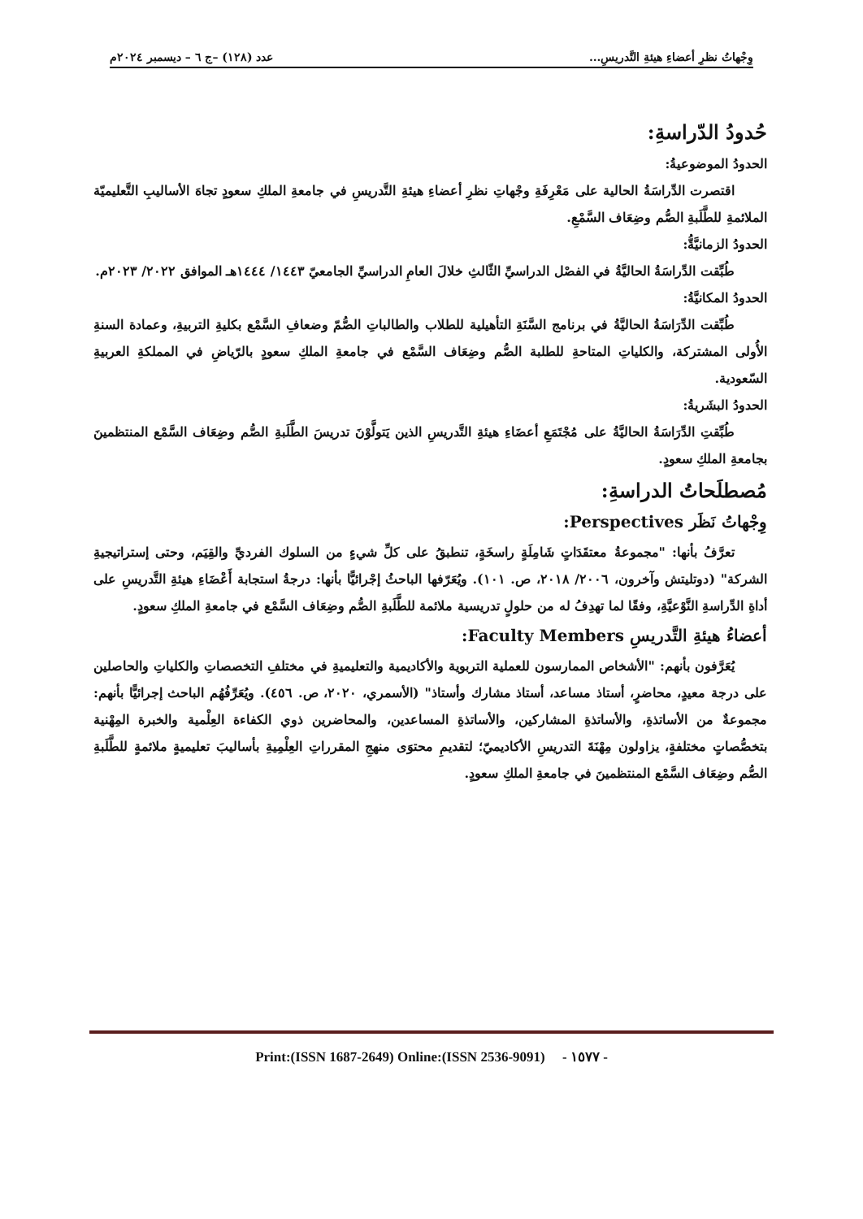وِجْهاتُ نظرِ أعضاءِ هيئةِ التَّدريسِ... عدد (١٢٨) –ج ٦ – ديسمبر ٢٠٢٤م
حُدودُ الدّراسةِ:
الحدودُ الموضوعيةُ:
اقتصرت الدِّراسَةُ الحالية على مَعْرِفَةِ وجْهاتِ نظرِ أعضاءِ هيئةِ التَّدريسِ في جامعةِ الملكِ سعودٍ تجاهَ الأساليبِ التَّعليميّة الملائمةِ للطَّلَبةِ الصُّم وضِعَاف السَّمْعِ.
الحدودُ الزمانيَّةُّ:
طُبِّقت الدِّراسَةُ الحاليَّةُ في الفصْل الدراسيِّ الثّالثِ خلالَ العامِ الدراسيِّ الجامعيّ ١٤٤٣/ ١٤٤٤هـ الموافق ٢٠٢٢/ ٢٠٢٣م.
الحدودُ المكانيَّةُ:
طُبِّقت الدِّرَاسَةُ الحاليَّةُ في برنامج السَّنَةِ التأهيلية للطلاب والطالباتِ الصُّمّ وضعافِ السَّمْع بكليةِ التربيةِ، وعمادة السنةِ الأُولى المشتركة، والكلياتِ المتاحةِ للطلبة الصُّم وضِعَاف السَّمْع في جامعةِ الملكِ سعودٍ بالرّياضِ في المملكةِ العربيةِ السّعودية.
الحدودُ البشَريةُ:
طُبِّقتِ الدِّرَاسَةُ الحاليَّةُ على مُجْتَمَعِ أعضَاءِ هيئةِ التَّدريسِ الذين يَتولَّوْنَ تدريسَ الطَّلَبةِ الصُّم وضِعَاف السَّمْع المنتظمينَ بجامعةِ الملكِ سعودٍ.
مُصطلَحاتُ الدراسةِ:
وِجْهاتُ نَظَر Perspectives:
تعرَّفُ بأنها: "مجموعةُ معتقَدَاتٍ شَامِلَةٍ راسخَةٍ، تنطبقُ على كلِّ شيءٍ من السلوك الفرديِّ والقِيَم، وحتى إستراتيجيةِ الشركة" (دوتليتش وآخرون، ٢٠٠٦/ ٢٠١٨، ص. ١٠١). ويُعَرّفها الباحثُ إجْرائيًّا بأنها: درجةُ استجابة أَعْضَاءِ هيئةِ التَّدريسِ على أداةِ الدِّراسةِ النَّوْعيَّةِ، وفقًا لما تهدِفُ له من حلولٍ تدريسية ملائمة للطَّلَبةِ الصُّم وضِعَاف السَّمْع في جامعةِ الملكِ سعودٍ.
أعضاءُ هيئةِ التَّدريسِ Faculty Members:
يُعَرَّفون بأنهم: "الأشخاص الممارسون للعملية التربوية والأكاديمية والتعليميةِ في مختلفِ التخصصاتِ والكلياتِ والحاصلين على درجة معيدٍ، محاضرٍ، أستاذ مساعد، أستاذ مشارك وأستاذ" (الأسمري، ٢٠٢٠، ص. ٤٥٦). ويُعَرِّفُهُم الباحث إجرائيًّا بأنهم: مجموعةٌ من الأساتذةِ، والأساتذةِ المشاركين، والأساتذةِ المساعدين، والمحاضرين ذوي الكفاءة العِلْمية والخبرة المِهْنية بتخصُّصاتٍ مختلفةٍ، يزاولون مِهْنَةَ التدريسِ الأكاديميّ؛ لتقديمِ محتوَى منهجِ المقرراتِ العِلْمِيةِ بأساليبَ تعليميةٍ ملائمةٍ للطَّلَبةِ الصُّم وضِعَاف السَّمْع المنتظمينَ في جامعةِ الملكِ سعودٍ.
Print:(ISSN 1687-2649) Online:(ISSN 2536-9091) - ١٥٧٧ -